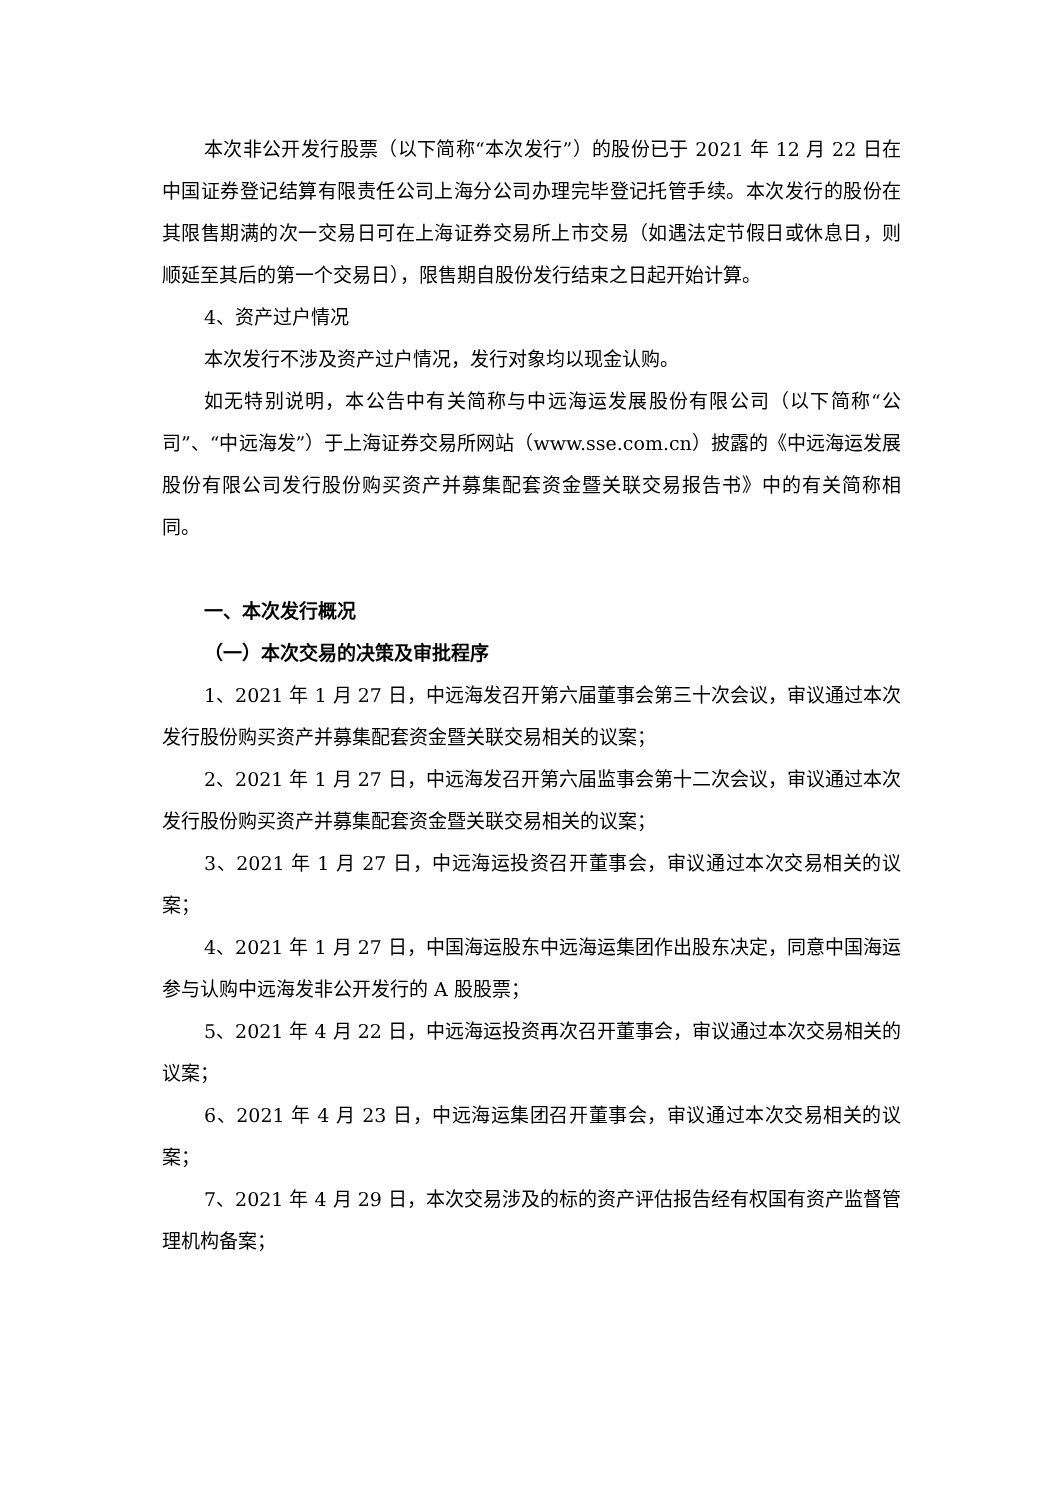本次非公开发行股票（以下简称“本次发行”）的股份已于 2021 年 12 月 22 日在中国证券登记结算有限责任公司上海分公司办理完毕登记托管手续。本次发行的股份在其限售期满的次一交易日可在上海证券交易所上市交易（如遇法定节假日或休息日，则顺延至其后的第一个交易日），限售期自股份发行结束之日起开始计算。
4、资产过户情况
本次发行不涉及资产过户情况，发行对象均以现金认购。
如无特别说明，本公告中有关简称与中远海运发展股份有限公司（以下简称“公司”、“中远海发”）于上海证券交易所网站（www.sse.com.cn）披露的《中远海运发展股份有限公司发行股份购买资产并募集配套资金暨关联交易报告书》中的有关简称相同。
一、本次发行概况
（一）本次交易的决策及审批程序
1、2021 年 1 月 27 日，中远海发召开第六届董事会第三十次会议，审议通过本次发行股份购买资产并募集配套资金暨关联交易相关的议案；
2、2021 年 1 月 27 日，中远海发召开第六届监事会第十二次会议，审议通过本次发行股份购买资产并募集配套资金暨关联交易相关的议案；
3、2021 年 1 月 27 日，中远海运投资召开董事会，审议通过本次交易相关的议案；
4、2021 年 1 月 27 日，中国海运股东中远海运集团作出股东决定，同意中国海运参与认购中远海发非公开发行的 A 股股票；
5、2021 年 4 月 22 日，中远海运投资再次召开董事会，审议通过本次交易相关的议案；
6、2021 年 4 月 23 日，中远海运集团召开董事会，审议通过本次交易相关的议案；
7、2021 年 4 月 29 日，本次交易涉及的标的资产评估报告经有权国有资产监督管理机构备案；